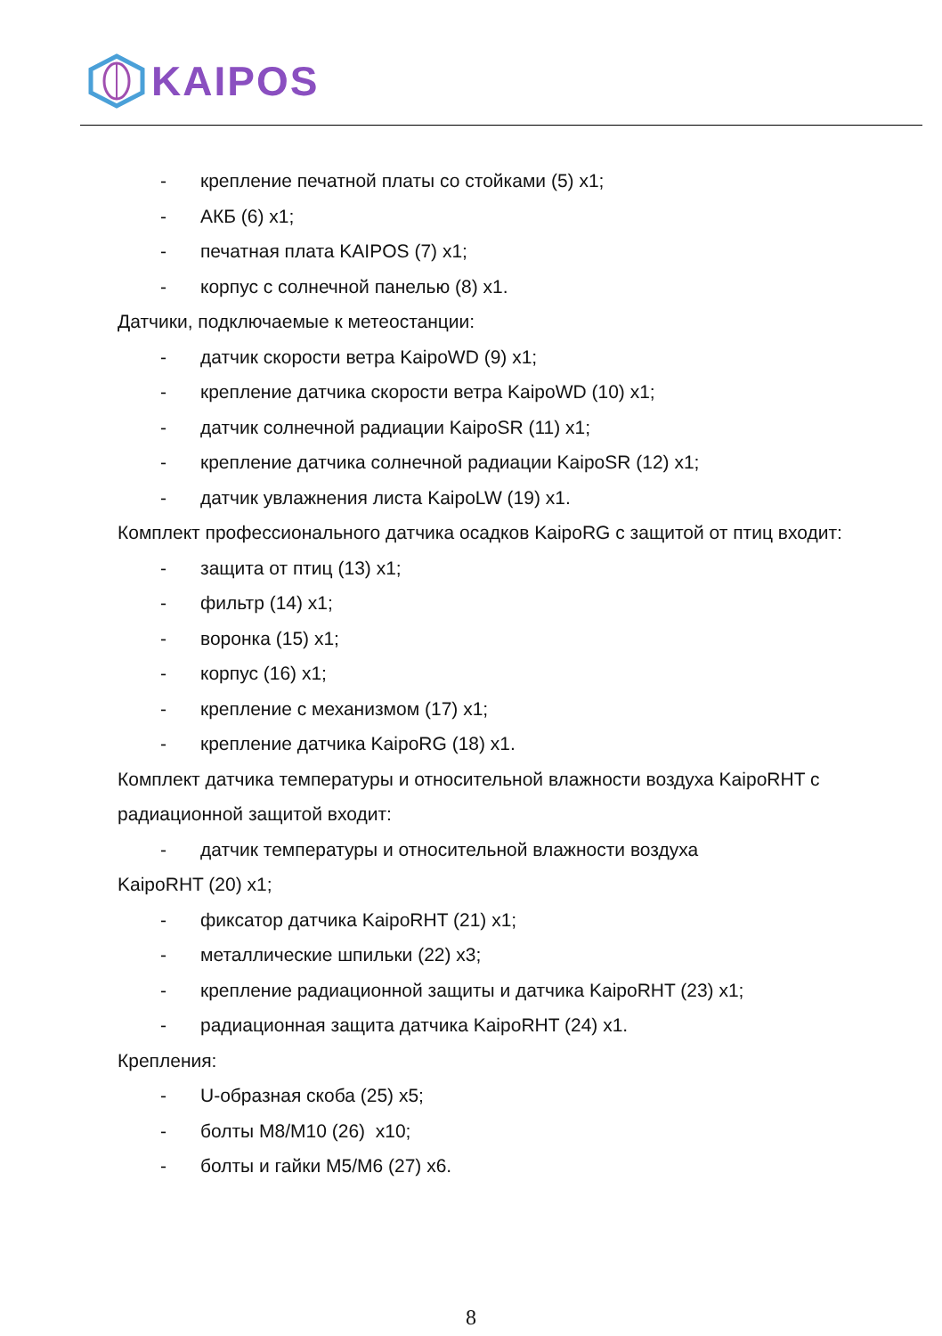KAIPOS
- крепление печатной платы со стойками (5) x1;
- АКБ (6) x1;
- печатная плата KAIPOS (7) x1;
- корпус с солнечной панелью (8) x1.
Датчики, подключаемые к метеостанции:
- датчик скорости ветра KaipoWD (9) x1;
- крепление датчика скорости ветра KaipoWD (10) x1;
- датчик солнечной радиации KaipoSR (11) x1;
- крепление датчика солнечной радиации KaipoSR (12) x1;
- датчик увлажнения листа KaipoLW (19) x1.
Комплект профессионального датчика осадков KaipoRG с защитой от птиц входит:
- защита от птиц (13) x1;
- фильтр (14) x1;
- воронка (15) x1;
- корпус (16) x1;
- крепление с механизмом (17) x1;
- крепление датчика KaipoRG (18) x1.
Комплект датчика температуры и относительной влажности воздуха KaipoRHT с радиационной защитой входит:
- датчик температуры и относительной влажности воздуха
KaipoRHT (20) x1;
- фиксатор датчика KaipoRHT (21) x1;
- металлические шпильки (22) x3;
- крепление радиационной защиты и датчика KaipoRHT (23) x1;
- радиационная защита датчика KaipoRHT (24) x1.
Крепления:
- U-образная скоба (25) x5;
- болты M8/M10 (26) x10;
- болты и гайки M5/M6 (27) x6.
8